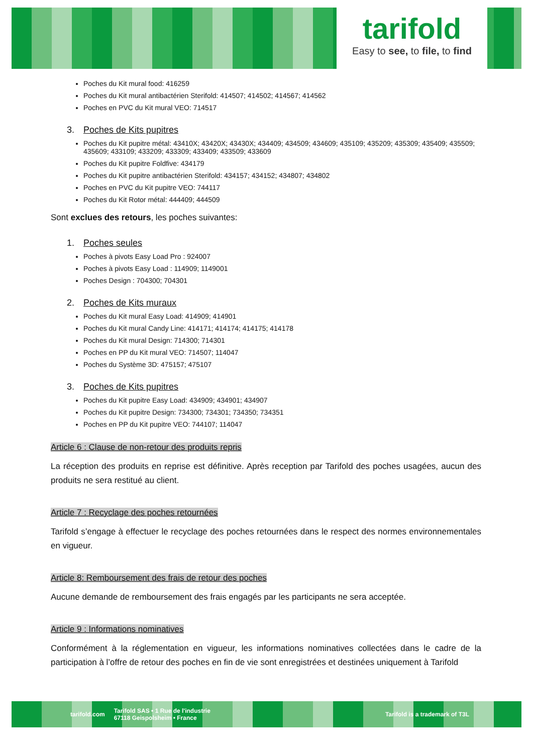tarifold
Easy to see, to file, to find
Poches du Kit mural food: 416259
Poches du Kit mural antibactérien Sterifold: 414507; 414502; 414567; 414562
Poches en PVC du Kit mural VEO: 714517
3. Poches de Kits pupitres
Poches du Kit pupitre métal: 43410X; 43420X; 43430X; 434409; 434509; 434609; 435109; 435209; 435309; 435409; 435509; 435609; 433109; 433209; 433309; 433409; 433509; 433609
Poches du Kit pupitre Foldfive: 434179
Poches du Kit pupitre antibactérien Sterifold: 434157; 434152; 434807; 434802
Poches en PVC du Kit pupitre VEO: 744117
Poches du Kit Rotor métal: 444409; 444509
Sont exclues des retours, les poches suivantes:
1. Poches seules
Poches à pivots Easy Load Pro : 924007
Poches à pivots Easy Load : 114909; 1149001
Poches Design : 704300; 704301
2. Poches de Kits muraux
Poches du Kit mural Easy Load: 414909; 414901
Poches du Kit mural Candy Line: 414171; 414174; 414175; 414178
Poches du Kit mural Design: 714300; 714301
Poches en PP du Kit mural VEO: 714507; 114047
Poches du Système 3D: 475157; 475107
3. Poches de Kits pupitres
Poches du Kit pupitre Easy Load: 434909; 434901; 434907
Poches du Kit pupitre Design: 734300; 734301; 734350; 734351
Poches en PP du Kit pupitre VEO: 744107; 114047
Article 6 : Clause de non-retour des produits repris
La réception des produits en reprise est définitive. Après reception par Tarifold des poches usagées, aucun des produits ne sera restitué au client.
Article 7 : Recyclage des poches retournées
Tarifold s’engage à effectuer le recyclage des poches retournées dans le respect des normes environnementales en vigueur.
Article 8: Remboursement des frais de retour des poches
Aucune demande de remboursement des frais engagés par les participants ne sera acceptée.
Article 9 : Informations nominatives
Conformément à la réglementation en vigueur, les informations nominatives collectées dans le cadre de la participation à l’offre de retour des poches en fin de vie sont enregistrées et destinées uniquement à Tarifold
tarifold.com Tarifold SAS • 1 Rue de l'industrie
67118 Geispolsheim • France Tarifold is a trademark of T3L